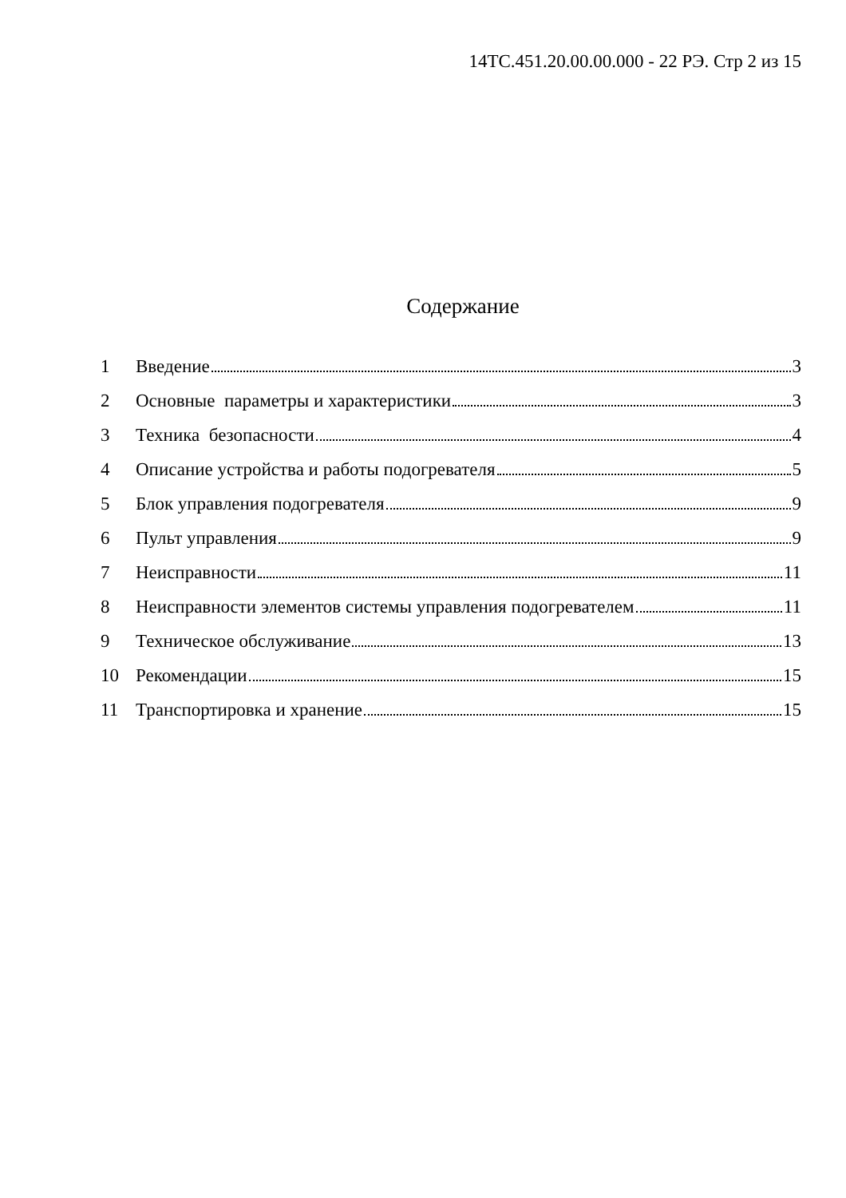14ТС.451.20.00.00.000 - 22 РЭ. Стр 2 из 15
Содержание
1 Введение 3
2 Основные параметры и характеристики 3
3 Техника безопасности 4
4 Описание устройства и работы подогревателя 5
5 Блок управления подогревателя 9
6 Пульт управления 9
7 Неисправности 11
8 Неисправности элементов системы управления подогревателем 11
9 Техническое обслуживание 13
10 Рекомендации 15
11 Транспортировка и хранение 15